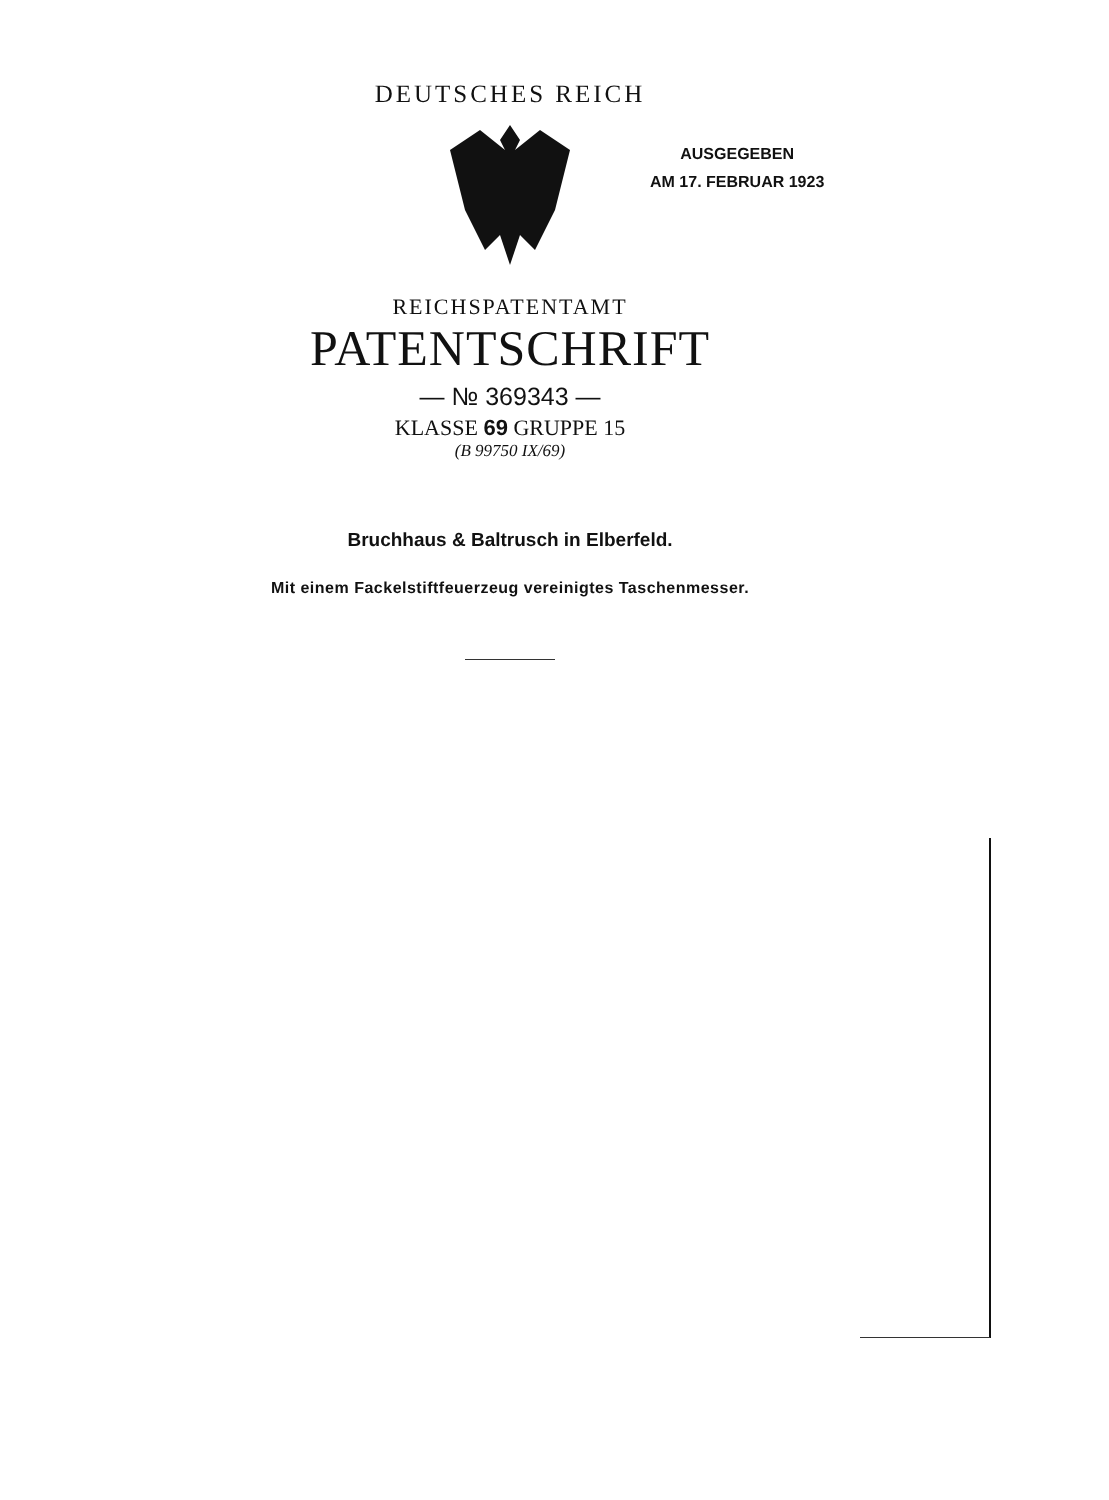DEUTSCHES REICH
REICHSPATENTAMT
PATENTSCHRIFT
— № 369343 —
KLASSE 69 GRUPPE 15
(B 99750 IX/69)
Bruchhaus & Baltrusch in Elberfeld.
Mit einem Fackelstiftfeuerzeug vereinigtes Taschenmesser.
AUSGEGEBEN
AM 17. FEBRUAR 1923